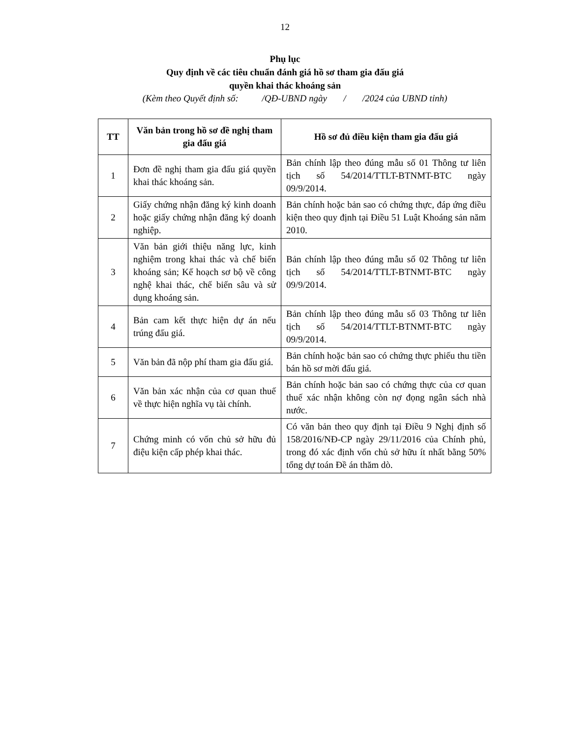12
Phụ lục
Quy định về các tiêu chuẩn đánh giá hồ sơ tham gia đấu giá
quyền khai thác khoáng sản
(Kèm theo Quyết định số: /QĐ-UBND ngày / /2024 của UBND tỉnh)
| TT | Văn bản trong hồ sơ đề nghị tham gia đấu giá | Hồ sơ đủ điều kiện tham gia đấu giá |
| --- | --- | --- |
| 1 | Đơn đề nghị tham gia đấu giá quyền khai thác khoáng sản. | Bản chính lập theo đúng mẫu số 01 Thông tư liên tịch số 54/2014/TTLT-BTNMT-BTC ngày 09/9/2014. |
| 2 | Giấy chứng nhận đăng ký kinh doanh hoặc giấy chứng nhận đăng ký doanh nghiệp. | Bản chính hoặc bản sao có chứng thực, đáp ứng điều kiện theo quy định tại Điều 51 Luật Khoáng sản năm 2010. |
| 3 | Văn bản giới thiệu năng lực, kinh nghiệm trong khai thác và chế biến khoáng sản; Kế hoạch sơ bộ về công nghệ khai thác, chế biến sâu và sử dụng khoáng sản. | Bản chính lập theo đúng mẫu số 02 Thông tư liên tịch số 54/2014/TTLT-BTNMT-BTC ngày 09/9/2014. |
| 4 | Bản cam kết thực hiện dự án nếu trúng đấu giá. | Bản chính lập theo đúng mẫu số 03 Thông tư liên tịch số 54/2014/TTLT-BTNMT-BTC ngày 09/9/2014. |
| 5 | Văn bản đã nộp phí tham gia đấu giá. | Bản chính hoặc bản sao có chứng thực phiếu thu tiền bán hồ sơ mời đấu giá. |
| 6 | Văn bản xác nhận của cơ quan thuế về thực hiện nghĩa vụ tài chính. | Bản chính hoặc bản sao có chứng thực của cơ quan thuế xác nhận không còn nợ đọng ngân sách nhà nước. |
| 7 | Chứng minh có vốn chủ sở hữu đủ điệu kiện cấp phép khai thác. | Có văn bản theo quy định tại Điều 9 Nghị định số 158/2016/NĐ-CP ngày 29/11/2016 của Chính phủ, trong đó xác định vốn chủ sở hữu ít nhất bằng 50% tổng dự toán Đề án thăm dò. |